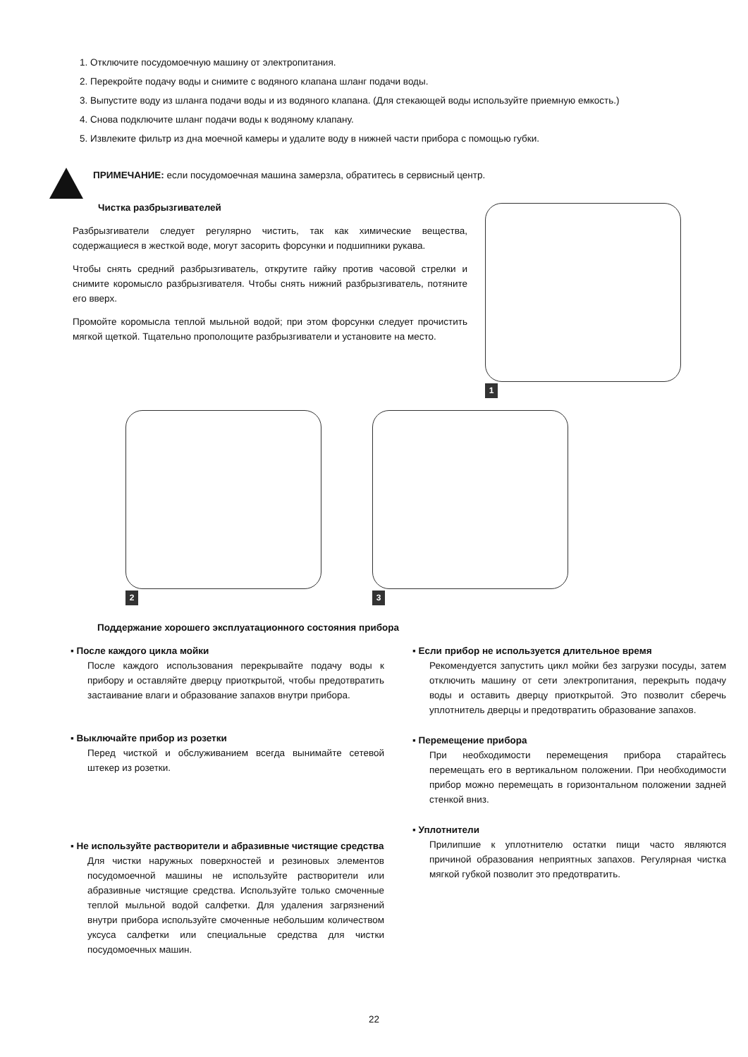1. Отключите посудомоечную машину от электропитания.
2. Перекройте подачу воды и снимите с водяного клапана шланг подачи воды.
3. Выпустите воду из шланга подачи воды и из водяного клапана. (Для стекающей воды используйте приемную емкость.)
4. Снова подключите шланг подачи воды к водяному клапану.
5. Извлеките фильтр из дна моечной камеры и удалите воду в нижней части прибора с помощью губки.
ПРИМЕЧАНИЕ: если посудомоечная машина замерзла, обратитесь в сервисный центр.
Чистка разбрызгивателей
Разбрызгиватели следует регулярно чистить, так как химические вещества, содержащиеся в жесткой воде, могут засорить форсунки и подшипники рукава.
Чтобы снять средний разбрызгиватель, открутите гайку против часовой стрелки и снимите коромысло разбрызгивателя. Чтобы снять нижний разбрызгиватель, потяните его вверх.
Промойте коромысла теплой мыльной водой; при этом форсунки следует прочистить мягкой щеткой. Тщательно прополощите разбрызгиватели и установите на место.
1
2 3
Поддержание хорошего эксплуатационного состояния прибора
▪ После каждого цикла мойки
После каждого использования перекрывайте подачу воды к прибору и оставляйте дверцу приоткрытой, чтобы предотвратить застаивание влаги и образование запахов внутри прибора.
▪ Выключайте прибор из розетки
Перед чисткой и обслуживанием всегда вынимайте сетевой штекер из розетки.
▪ Не используйте растворители и абразивные чистящие средства
Для чистки наружных поверхностей и резиновых элементов посудомоечной машины не используйте растворители или абразивные чистящие средства. Используйте только смоченные теплой мыльной водой салфетки. Для удаления загрязнений внутри прибора используйте смоченные небольшим количеством уксуса салфетки или специальные средства для чистки посудомоечных машин.
▪ Если прибор не используется длительное время
Рекомендуется запустить цикл мойки без загрузки посуды, затем отключить машину от сети электропитания, перекрыть подачу воды и оставить дверцу приоткрытой. Это позволит сберечь уплотнитель дверцы и предотвратить образование запахов.
▪ Перемещение прибора
При необходимости перемещения прибора старайтесь перемещать его в вертикальном положении. При необходимости прибор можно перемещать в горизонтальном положении задней стенкой вниз.
▪ Уплотнители
Прилипшие к уплотнителю остатки пищи часто являются причиной образования неприятных запахов. Регулярная чистка мягкой губкой позволит это предотвратить.
22